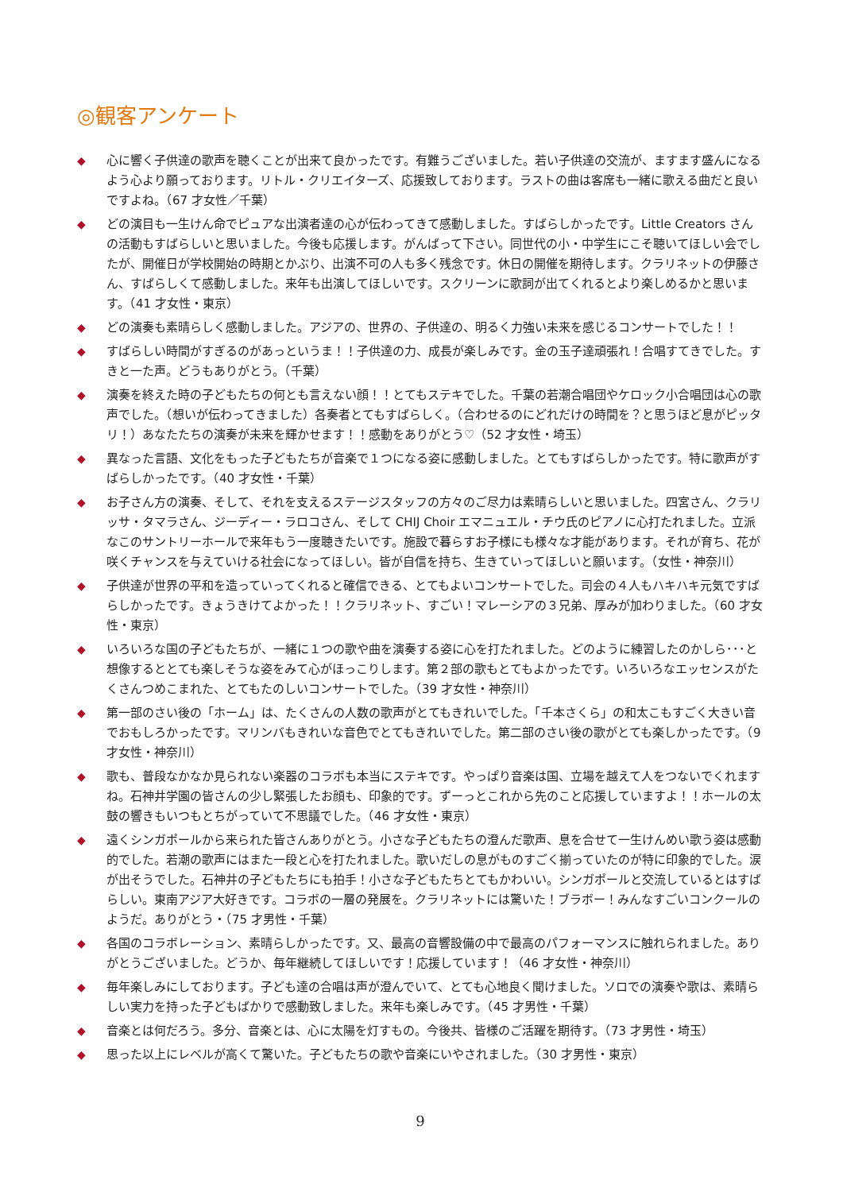◎観客アンケート
◆ 心に響く子供達の歌声を聴くことが出来て良かったです。有難うございました。若い子供達の交流が、ますます盛んになるよう心より願っております。リトル・クリエイターズ、応援致しております。ラストの曲は客席も一緒に歌える曲だと良いですよね。（67 才女性／千葉）
◆ どの演目も一生けん命でピュアな出演者達の心が伝わってきて感動しました。すばらしかったです。Little Creators さんの活動もすばらしいと思いました。今後も応援します。がんばって下さい。同世代の小・中学生にこそ聴いてほしい会でしたが、開催日が学校開始の時期とかぶり、出演不可の人も多く残念です。休日の開催を期待します。クラリネットの伊藤さん、すばらしくて感動しました。来年も出演してほしいです。スクリーンに歌詞が出てくれるとより楽しめるかと思います。（41 才女性・東京）
◆ どの演奏も素晴らしく感動しました。アジアの、世界の、子供達の、明るく力強い未来を感じるコンサートでした！！
◆ すばらしい時間がすぎるのがあっというま！！子供達の力、成長が楽しみです。金の玉子達頑張れ！合唱すてきでした。すきと一た声。どうもありがとう。（千葉）
◆ 演奏を終えた時の子どもたちの何とも言えない顔！！とてもステキでした。千葉の若潮合唱団やケロック小合唱団は心の歌声でした。（想いが伝わってきました）各奏者とてもすばらしく。（合わせるのにどれだけの時間を？と思うほど息がピッタリ！）あなたたちの演奏が未来を輝かせます！！感動をありがとう♡（52 才女性・埼玉）
◆ 異なった言語、文化をもった子どもたちが音楽で１つになる姿に感動しました。とてもすばらしかったです。特に歌声がすばらしかったです。（40 才女性・千葉）
◆ お子さん方の演奏、そして、それを支えるステージスタッフの方々のご尽力は素晴らしいと思いました。四宮さん、クラリッサ・タマラさん、ジーディー・ラロコさん、そして CHIJ Choir エマニュエル・チウ氏のピアノに心打たれました。立派なこのサントリーホールで来年もう一度聴きたいです。施設で暮らすお子様にも様々な才能があります。それが育ち、花が咲くチャンスを与えていける社会になってほしい。皆が自信を持ち、生きていってほしいと願います。（女性・神奈川）
◆ 子供達が世界の平和を造っていってくれると確信できる、とてもよいコンサートでした。司会の４人もハキハキ元気ですばらしかったです。きょうきけてよかった！！クラリネット、すごい！マレーシアの３兄弟、厚みが加わりました。（60 才女性・東京）
◆ いろいろな国の子どもたちが、一緒に１つの歌や曲を演奏する姿に心を打たれました。どのように練習したのかしら･･･と想像するととても楽しそうな姿をみて心がほっこりします。第２部の歌もとてもよかったです。いろいろなエッセンスがたくさんつめこまれた、とてもたのしいコンサートでした。（39 才女性・神奈川）
◆ 第一部のさい後の「ホーム」は、たくさんの人数の歌声がとてもきれいでした。「千本さくら」の和太こもすごく大きい音でおもしろかったです。マリンバもきれいな音色でとてもきれいでした。第二部のさい後の歌がとても楽しかったです。（9 才女性・神奈川）
◆ 歌も、普段なかなか見られない楽器のコラボも本当にステキです。やっぱり音楽は国、立場を越えて人をつないでくれますね。石神井学園の皆さんの少し緊張したお顔も、印象的です。ずーっとこれから先のこと応援していますよ！！ホールの太鼓の響きもいつもとちがっていて不思議でした。（46 才女性・東京）
◆ 遠くシンガポールから来られた皆さんありがとう。小さな子どもたちの澄んだ歌声、息を合せて一生けんめい歌う姿は感動的でした。若潮の歌声にはまた一段と心を打たれました。歌いだしの息がものすごく揃っていたのが特に印象的でした。涙が出そうでした。石神井の子どもたちにも拍手！小さな子どもたちとてもかわいい。シンガポールと交流しているとはすばらしい。東南アジア大好きです。コラボの一層の発展を。クラリネットには驚いた！ブラボー！みんなすごいコンクールのようだ。ありがとう・（75 才男性・千葉）
◆ 各国のコラボレーション、素晴らしかったです。又、最高の音響設備の中で最高のパフォーマンスに触れられました。ありがとうございました。どうか、毎年継続してほしいです！応援しています！（46 才女性・神奈川）
◆ 毎年楽しみにしております。子ども達の合唱は声が澄んでいて、とても心地良く聞けました。ソロでの演奏や歌は、素晴らしい実力を持った子どもばかりで感動致しました。来年も楽しみです。（45 才男性・千葉）
◆ 音楽とは何だろう。多分、音楽とは、心に太陽を灯すもの。今後共、皆様のご活躍を期待す。（73 才男性・埼玉）
◆ 思った以上にレベルが高くて驚いた。子どもたちの歌や音楽にいやされました。（30 才男性・東京）
9